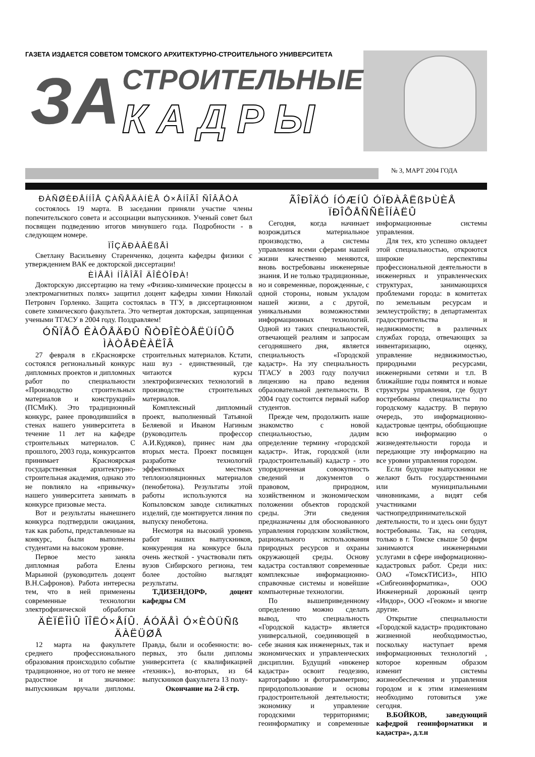ГАЗЕТА ИЗДАЕТСЯ СОВЕТОМ ТОМСКОГО АРХИТЕКТУРНО-СТРОИТЕЛЬНОГО УНИВЕРСИТЕТА
ЗА СТРОИТЕЛЬНЫЕ
КАДРЫ
№ 3, МАРТ 2004 ГОДА
ÐÀÑØÈÐÅÍÍÎÅ ÇÀÑÅÄÀÍÈÅ Ó×ÅÍÎÃÎ ÑÎÂÅÒÀ
состоялось 19 марта. В заседании приняли участие члены попечительского совета и ассоциации выпускников. Ученый совет был посвящен подведению итогов минувшего года. Подробности - в следующем номере.
ÏÎÇÄÐÀÂËßÅÌ
Светлану Васильевну Старенченко, доцента кафедры физики с утверждением ВАК ее докторской диссертации!
ÈÌÅÅÌ ÍÎÂÎÃÎ ÄÎÊÒÎÐÀ!
Докторскую диссертацию на тему «Физико-химические процессы в электромагнитных полях» защитил доцент кафедры химии Николай Петрович Горленко. Защита состоялась в ТГУ, в диссертационном совете химического факультета. Это четвертая докторская, защищенная учеными ТГАСУ в 2004 году. Поздравляем!
ÓÑÏÅÕ ÊÀÔÅÄÐÛ ÑÒÐÎÈÒÅËÜÍÛÕ ÌÀÒÅÐÈÀËÎÂ
27 февраля в г.Красноярске состоялся региональный конкурс дипломных проектов и дипломных работ по специальности «Производство строительных материалов и конструкций» (ПСМиК). Это традиционный конкурс, ранее проводившийся в стенах нашего университета в течение 11 лет на кафедре строительных материалов. С прошлого, 2003 года, конкурсантов принимает Красноярская государственная архитектурно-строительная академия, однако это не повлияло на «привычку» нашего университета занимать в конкурсе призовые места.
Вот и результаты нынешнего конкурса подтвердили ожидания, так как работы, представленные на конкурс, были выполнены студентами на высоком уровне.
Первое место заняла дипломная работа Елены Марьиной (руководитель доцент В.Н.Сафронов). Работа интересна тем, что в ней применены современные технологии электрофизической обработки строительных материалов. Кстати, наш вуз - единственный, где читаются курсы электрофизических технологий в производстве строительных материалов.
Комплексный дипломный проект, выполненный Татьяной Беляевой и Иваном Нагиным (руководитель профессор А.И.Кудяков), принес нам два вторых места. Проект посвящен разработке технологий эффективных местных теплоизоляционных материалов (пенобетона). Результаты этой работы используются на Копыловском заводе силикатных изделий, где монтируется линия по выпуску пенобетона.
Несмотря на высокий уровень работ наших выпускников, конкуренция на конкурсе была очень жесткой - участвовали пять вузов Сибирского региона, тем более достойно выглядят результаты.
Т.ДИЗЕНДОРФ, доцент кафедры СМ
ÄÈÏËÎÌÛ ÏÎËÓ×ÅÍÛ. ÁÓÄÅÌ Ó×ÈÒÜÑß ÄÀËÜØÅ
12 марта на факультете среднего профессионального образования происходило событие традиционное, но от того не менее радостное и значимое: выпускникам вручали дипломы. Правда, были и особенности: во-первых, это были дипломы университета (с квалификацией «техник»), во-вторых, из 64 выпускников факультета 13 полу-
Окончание на 2-й стр.
ÃÎÐÎÄÓ ÍÓÆÍÛ ÓÏÐÀÂËßÞÙÈÅ ÏÐÎÔÅÑÑÈÎÍÀËÛ
Сегодня, когда начинает возрождаться материальное производство, а системы управления всеми сферами нашей жизни качественно меняются, вновь востребованы инженерные знания. И не только традиционные, но и современные, порожденные, с одной стороны, новым укладом нашей жизни, а с другой, уникальными возможностями информационных технологий. Одной из таких специальностей, отвечающей реалиям и запросам сегодняшнего дня, является специальность «Городской кадастр». На эту специальность ТГАСУ в 2003 году получил лицензию на право ведения образовательной деятельности. В 2004 году состоится первый набор студентов.
Прежде чем, продолжить наше знакомство с новой специальностью, дадим определение термину «городской кадастр». Итак, городской (или градостроительный) кадастр - это упорядоченная совокупность сведений и документов о правовом, природном, хозяйственном и экономическом положении объектов городской среды. Эти сведения предназначены для обоснованного управления городским хозяйством, рационального использования природных ресурсов и охраны окружающей среды. Основу кадастра составляют современные комплексные информационно-справочные системы и новейшие компьютерные технологии.
По вышеприведенному определению можно сделать вывод, что специальность «Городской кадастр» является универсальной, соединяющей в себе знания как инженерных, так и экономических и управленческих дисциплин. Будущий «инженер кадастра» освоит геодезию, картографию и фотограмметрию; природопользование и основы градостроительной деятельности; экономику и управление городскими территориями; геоинформатику и современные информационные системы управления.
Для тех, кто успешно овладеет этой специальностью, откроются широкие перспективы профессиональной деятельности в инженерных и управленческих структурах, занимающихся проблемами города: в комитетах по земельным ресурсам и землеустройству; в департаментах градостроительства и недвижимости; в различных службах города, отвечающих за инвентаризацию, оценку, управление недвижимостью, природными ресурсами, инженерными сетями и т.п. В ближайшие годы появятся и новые структуры управления, где будут востребованы специалисты по городскому кадастру. В первую очередь, это информационно-кадастровые центры, обобщающие всю информацию о жизнедеятельности города и передающие эту информацию на все уровни управления городом.
Если будущие выпускники не желают быть государственными или муниципальными чиновниками, а видят себя участниками частнопредпринимательской деятельности, то и здесь они будут востребованы. Так, на сегодня, только в г. Томске свыше 50 фирм занимаются инженерными услугами в сфере информационно-кадастровых работ. Среди них: ОАО «ТомскТИСИЗ», НПО «Сибгеоинформатика», ООО Инженерный дорожный центр «Индор», ООО «Геоком» и многие другие.
Открытие специальности «Городской кадастр» продиктовано жизненной необходимостью, поскольку наступает время информационных технологий , которое коренным образом изменит системы жизнеобеспечения и управления городом и к этим изменениям необходимо готовиться уже сегодня.
В.БОЙКОВ, заведующий кафедрой геоинформатики и кадастра», д.т.н